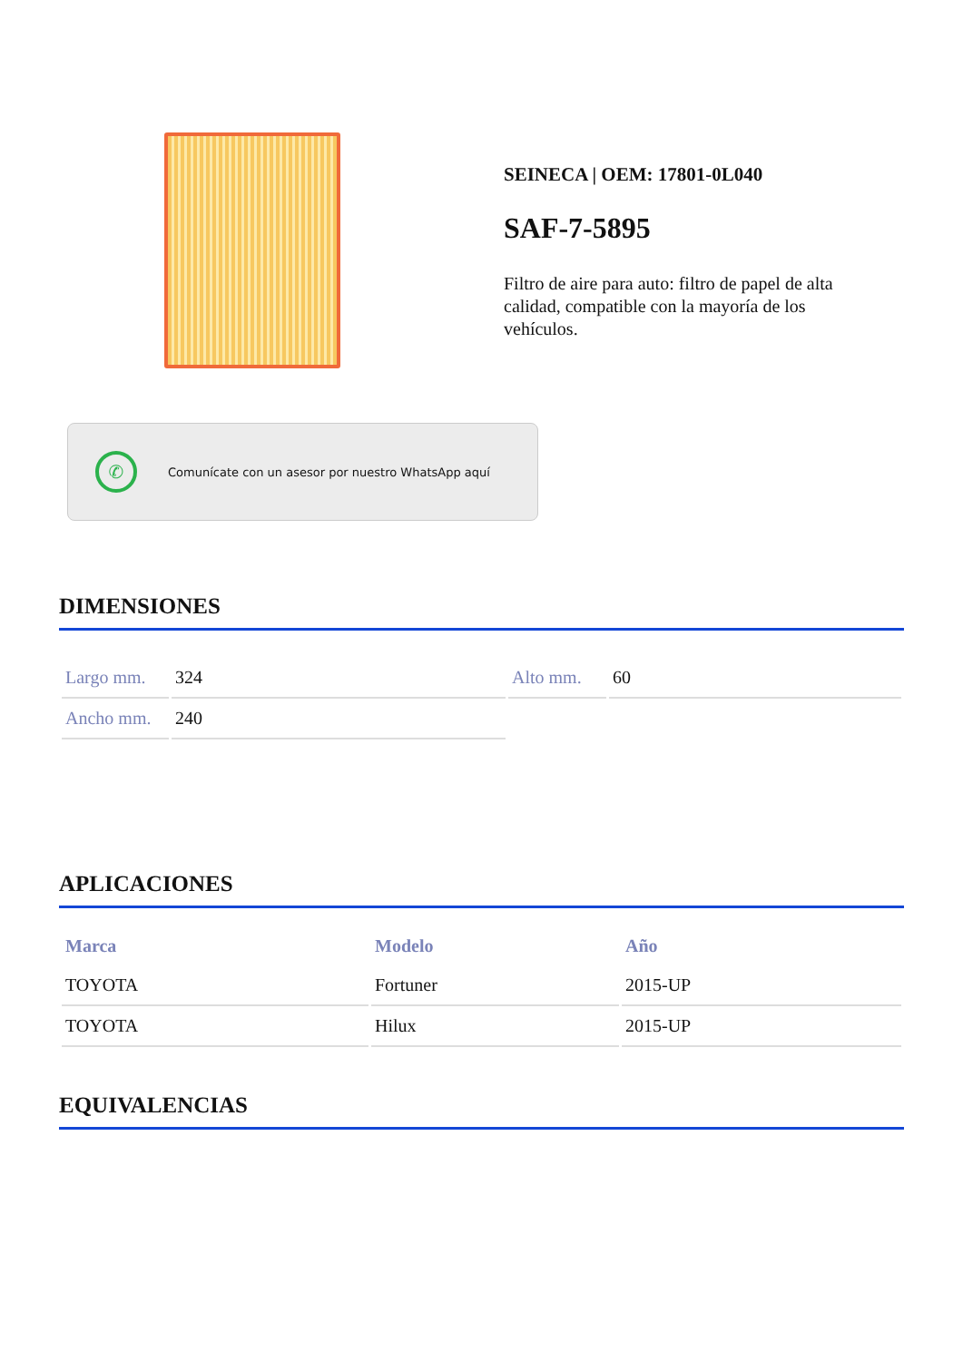SEINECA | OEM: 17801-0L040
SAF-7-5895
Filtro de aire para auto: filtro de papel de alta calidad, compatible con la mayoría de los vehículos.
✆
Comunícate con un asesor por nuestro WhatsApp aquí
DIMENSIONES
| Largo mm. | 324 | Alto mm. | 60 |
| Ancho mm. | 240 | | |
APLICACIONES
| Marca | Modelo | Año |
| --- | --- | --- |
| TOYOTA | Fortuner | 2015-UP |
| TOYOTA | Hilux | 2015-UP |
EQUIVALENCIAS